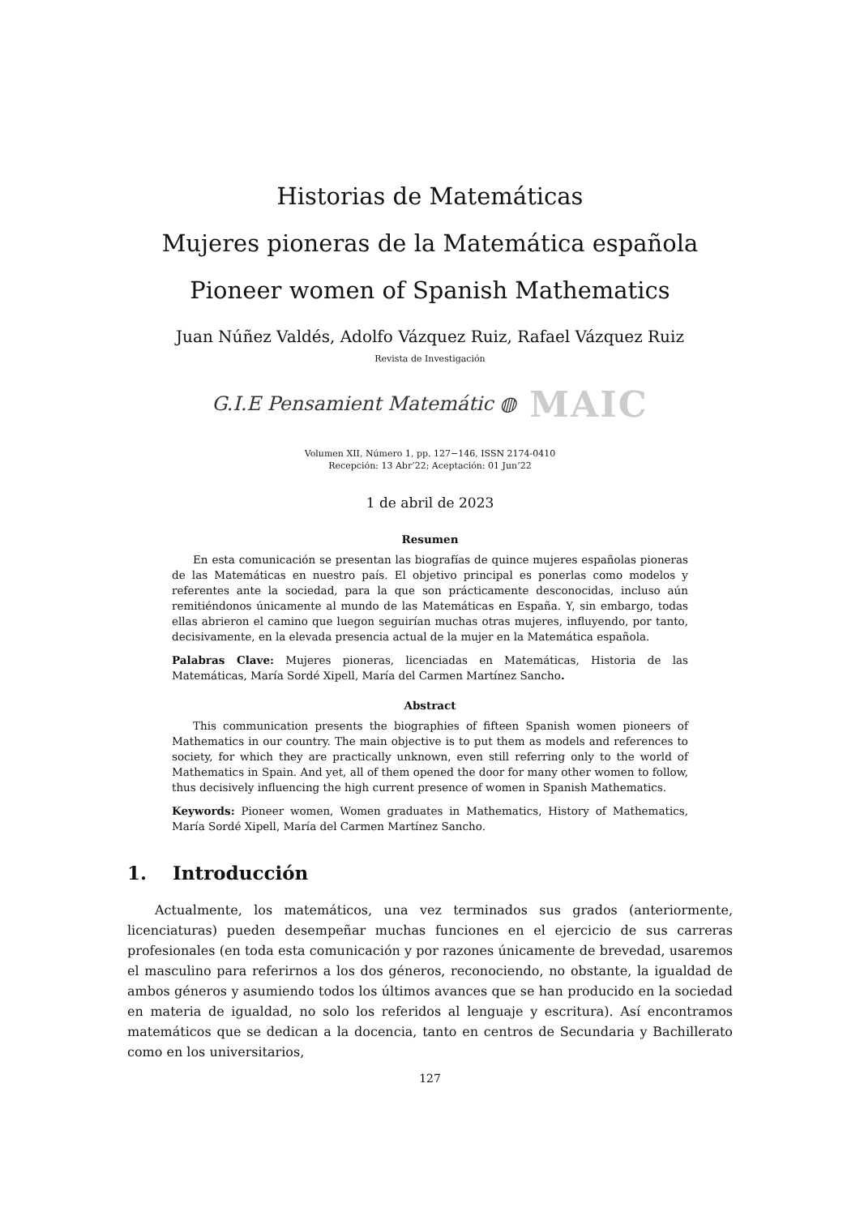Historias de Matemáticas
Mujeres pioneras de la Matemática española
Pioneer women of Spanish Mathematics
Juan Núñez Valdés, Adolfo Vázquez Ruiz, Rafael Vázquez Ruiz
Revista de Investigación
G.I.E Pensamient Matemátic ◍ MAIC
Volumen XII, Número 1, pp. 127−146, ISSN 2174-0410
Recepción: 13 Abr’22; Aceptación: 01 Jun’22
1 de abril de 2023
Resumen
En esta comunicación se presentan las biografías de quince mujeres españolas pioneras de las Matemáticas en nuestro país. El objetivo principal es ponerlas como modelos y referentes ante la sociedad, para la que son prácticamente desconocidas, incluso aún remitiéndonos únicamente al mundo de las Matemáticas en España. Y, sin embargo, todas ellas abrieron el camino que luegon seguirían muchas otras mujeres, influyendo, por tanto, decisivamente, en la elevada presencia actual de la mujer en la Matemática española.
Palabras Clave: Mujeres pioneras, licenciadas en Matemáticas, Historia de las Matemáticas, María Sordé Xipell, María del Carmen Martínez Sancho.
Abstract
This communication presents the biographies of fifteen Spanish women pioneers of Mathematics in our country. The main objective is to put them as models and references to society, for which they are practically unknown, even still referring only to the world of Mathematics in Spain. And yet, all of them opened the door for many other women to follow, thus decisively influencing the high current presence of women in Spanish Mathematics.
Keywords: Pioneer women, Women graduates in Mathematics, History of Mathematics, María Sordé Xipell, María del Carmen Martínez Sancho.
1. Introducción
Actualmente, los matemáticos, una vez terminados sus grados (anteriormente, licenciaturas) pueden desempeñar muchas funciones en el ejercicio de sus carreras profesionales (en toda esta comunicación y por razones únicamente de brevedad, usaremos el masculino para referirnos a los dos géneros, reconociendo, no obstante, la igualdad de ambos géneros y asumiendo todos los últimos avances que se han producido en la sociedad en materia de igualdad, no solo los referidos al lenguaje y escritura). Así encontramos matemáticos que se dedican a la docencia, tanto en centros de Secundaria y Bachillerato como en los universitarios,
127